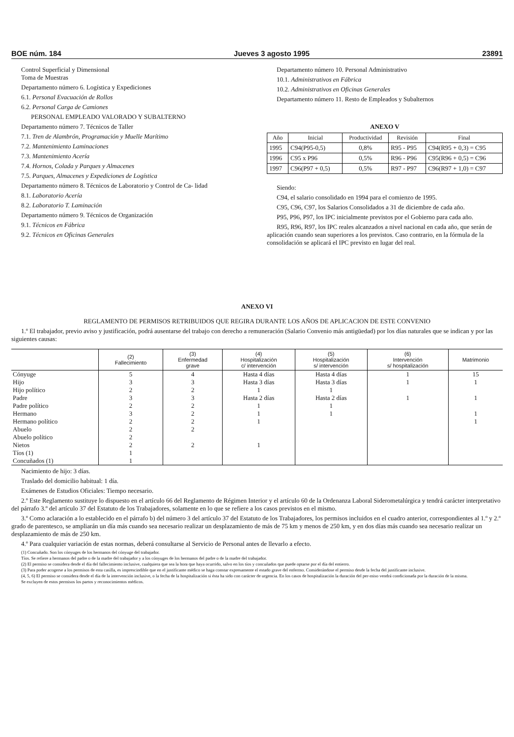BOE núm. 184 Jueves 3 agosto 1995 23891
Control Superficial y Dimensional
Toma de Muestras
Departamento número 6. Logística y Expediciones
6.1. Personal Evacuación de Rollos
6.2. Personal Carga de Camiones
PERSONAL EMPLEADO VALORADO Y SUBALTERNO
Departamento número 7. Técnicos de Taller
7.1. Tren de Alambrón, Programación y Muelle Marítimo
7.2. Mantenimiento Laminaciones
7.3. Mantenimiento Acería
7.4. Hornos, Colada y Parques y Almacenes
7.5. Parques, Almacenes y Expediciones de Logística
Departamento número 8. Técnicos de Laboratorio y Control de Ca- lidad
8.1. Laboratorio Acería
8.2. Laboratorio T. Laminación
Departamento número 9. Técnicos de Organización
9.1. Técnicos en Fábrica
9.2. Técnicos en Oficinas Generales
Departamento número 10. Personal Administrativo
10.1. Administrativos en Fábrica
10.2. Administrativos en Oficinas Generales
Departamento número 11. Resto de Empleados y Subalternos
ANEXO V
| Año | Inicial | Productividad | Revisión | Final |
| --- | --- | --- | --- | --- |
| 1995 | C94(P95-0,5) | 0,8% | R95 - P95 | C94(R95 + 0,3) = C95 |
| 1996 | C95 x P96 | 0,5% | R96 - P96 | C95(R96 + 0,5) = C96 |
| 1997 | C96(P97 + 0,5) | 0,5% | R97 - P97 | C96(R97 + 1,0) = C97 |
Siendo:
C94, el salario consolidado en 1994 para el comienzo de 1995.
C95, C96, C97, los Salarios Consolidados a 31 de diciembre de cada año.
P95, P96, P97, los IPC inicialmente previstos por el Gobierno para cada año.
R95, R96, R97, los IPC reales alcanzados a nivel nacional en cada año, que serán de aplicación cuando sean superiores a los previstos. Caso contrario, en la fórmula de la consolidación se aplicará el IPC previsto en lugar del real.
ANEXO VI
REGLAMENTO DE PERMISOS RETRIBUIDOS QUE REGIRA DURANTE LOS AÑOS DE APLICACION DE ESTE CONVENIO
1.º El trabajador, previo aviso y justificación, podrá ausentarse del trabajo con derecho a remuneración (Salario Convenio más antigüedad) por los días naturales que se indican y por las siguientes causas:
| | (2) Fallecimiento | (3) Enfermedad grave | (4) Hospitalización c/ intervención | (5) Hospitalización s/ intervención | (6) Intervención s/ hospitalización | Matrimonio |
| --- | --- | --- | --- | --- | --- | --- |
| Cónyuge | 5 | 4 | Hasta 4 días | Hasta 4 días | 1 | 15 |
| Hijo | 3 | 3 | Hasta 3 días | Hasta 3 días | 1 | 1 |
| Hijo político | 2 | 2 | 1 | 1 | | |
| Padre | 3 | 3 | Hasta 2 días | Hasta 2 días | 1 | 1 |
| Padre político | 2 | 2 | 1 | 1 | | |
| Hermano | 3 | 2 | 1 | 1 | | 1 |
| Hermano político | 2 | 2 | 1 | | | 1 |
| Abuelo | 2 | 2 | | | | |
| Abuelo político | 2 | | | | | |
| Nietos | 2 | 2 | 1 | | | |
| Tíos (1) | 1 | | | | | |
| Concuñados (1) | 1 | | | | | |
Nacimiento de hijo: 3 días.
Traslado del domicilio habitual: 1 día.
Exámenes de Estudios Oficiales: Tiempo necesario.
2.º Este Reglamento sustituye lo dispuesto en el artículo 66 del Reglamento de Régimen Interior y el artículo 60 de la Ordenanza Laboral Siderometalúrgica y tendrá carácter interpretativo del párrafo 3.º del artículo 37 del Estatuto de los Trabajadores, solamente en lo que se refiere a los casos previstos en el mismo.
3.º Como aclaración a lo establecido en el párrafo b) del número 3 del artículo 37 del Estatuto de los Trabajadores, los permisos incluidos en el cuadro anterior, correspondientes al 1.º y 2.º grado de parentesco, se ampliarán un día más cuando sea necesario realizar un desplazamiento de más de 75 km y menos de 250 km, y en dos días más cuando sea necesario realizar un desplazamiento de más de 250 km.
4.º Para cualquier variación de estas normas, deberá consultarse al Servicio de Personal antes de llevarlo a efecto.
(1) Concuñado. Son los cónyuges de los hermanos del cónyuge del trabajador.
Tíos. Se refiere a hermanos del padre o de la madre del trabajador y a los cónyuges de los hermanos del padre o de la madre del trabajador.
(2) El permiso se considera desde el día del fallecimiento inclusive, cualquiera que sea la hora que haya ocurrido, salvo en los tíos y concuñados que puede optarse por el día del entierro.
(3) Para poder acogerse a los permisos de esta casilla, es imprescindible que en el justificante médico se haga constar expresamente el estado grave del enfermo. Considerándose el permiso desde la fecha del justificante inclusive.
(4, 5, 6) El permiso se considera desde el día de la intervención inclusive, o la fecha de la hospitalización si ésta ha sido con carácter de urgencia. En los casos de hospitalización la duración del per-miso vendrá condicionada por la duración de la misma.
Se excluyen de estos permisos los partos y reconocimientos médicos.